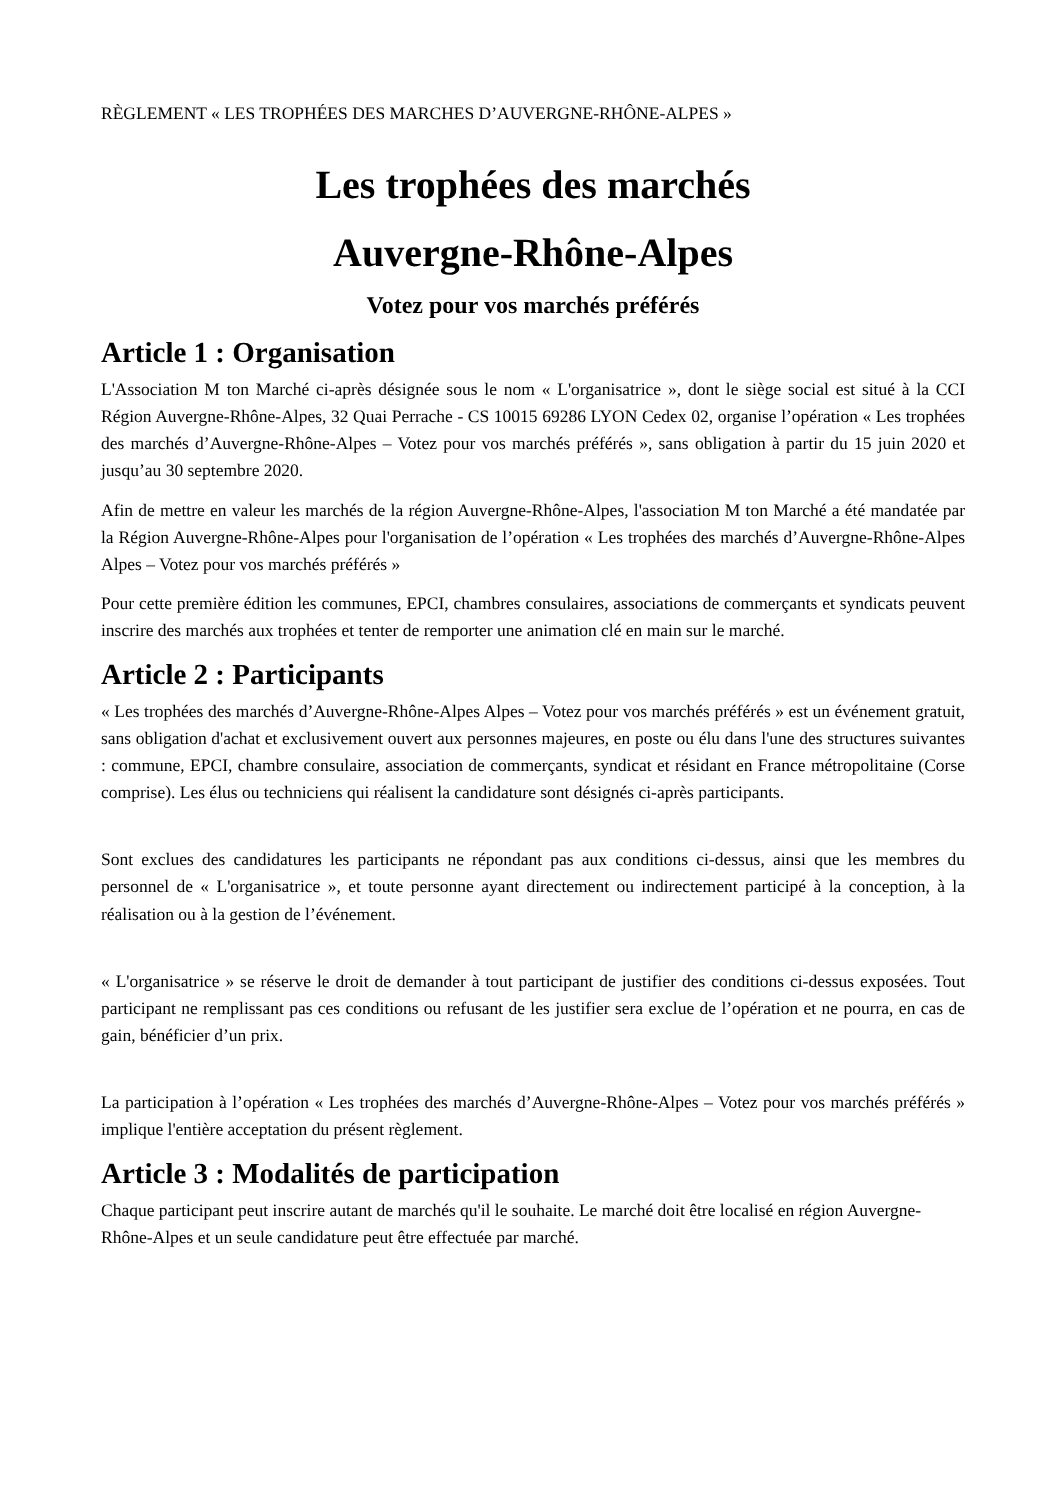RÈGLEMENT « LES TROPHÉES DES MARCHES D’AUVERGNE-RHÔNE-ALPES »
Les trophées des marchés
Auvergne-Rhône-Alpes
Votez pour vos marchés préférés
Article 1 : Organisation
L'Association M ton Marché ci-après désignée sous le nom « L'organisatrice », dont le siège social est situé à la CCI Région Auvergne-Rhône-Alpes, 32 Quai Perrache - CS 10015 69286 LYON Cedex 02, organise l’opération « Les trophées des marchés d’Auvergne-Rhône-Alpes – Votez pour vos marchés préférés », sans obligation à partir du 15 juin 2020 et jusqu’au 30 septembre 2020.
Afin de mettre en valeur les marchés de la région Auvergne-Rhône-Alpes, l'association M ton Marché a été mandatée par la Région Auvergne-Rhône-Alpes pour l'organisation de l’opération « Les trophées des marchés d’Auvergne-Rhône-Alpes Alpes – Votez pour vos marchés préférés »
Pour cette première édition les communes, EPCI, chambres consulaires, associations de commerçants et syndicats peuvent inscrire des marchés aux trophées et tenter de remporter une animation clé en main sur le marché.
Article 2 : Participants
« Les trophées des marchés d’Auvergne-Rhône-Alpes Alpes – Votez pour vos marchés préférés » est un événement gratuit, sans obligation d'achat et exclusivement ouvert aux personnes majeures, en poste ou élu dans l'une des structures suivantes : commune, EPCI, chambre consulaire, association de commerçants, syndicat et résidant en France métropolitaine (Corse comprise). Les élus ou techniciens qui réalisent la candidature sont désignés ci-après participants.
Sont exclues des candidatures les participants ne répondant pas aux conditions ci-dessus, ainsi que les membres du personnel de « L'organisatrice », et toute personne ayant directement ou indirectement participé à la conception, à la réalisation ou à la gestion de l’événement.
« L'organisatrice » se réserve le droit de demander à tout participant de justifier des conditions ci-dessus exposées. Tout participant ne remplissant pas ces conditions ou refusant de les justifier sera exclue de l’opération et ne pourra, en cas de gain, bénéficier d’un prix.
La participation à l’opération « Les trophées des marchés d’Auvergne-Rhône-Alpes – Votez pour vos marchés préférés » implique l'entière acceptation du présent règlement.
Article 3 : Modalités de participation
Chaque participant peut inscrire autant de marchés qu'il le souhaite. Le marché doit être localisé en région Auvergne-Rhône-Alpes et un seule candidature peut être effectuée par marché.